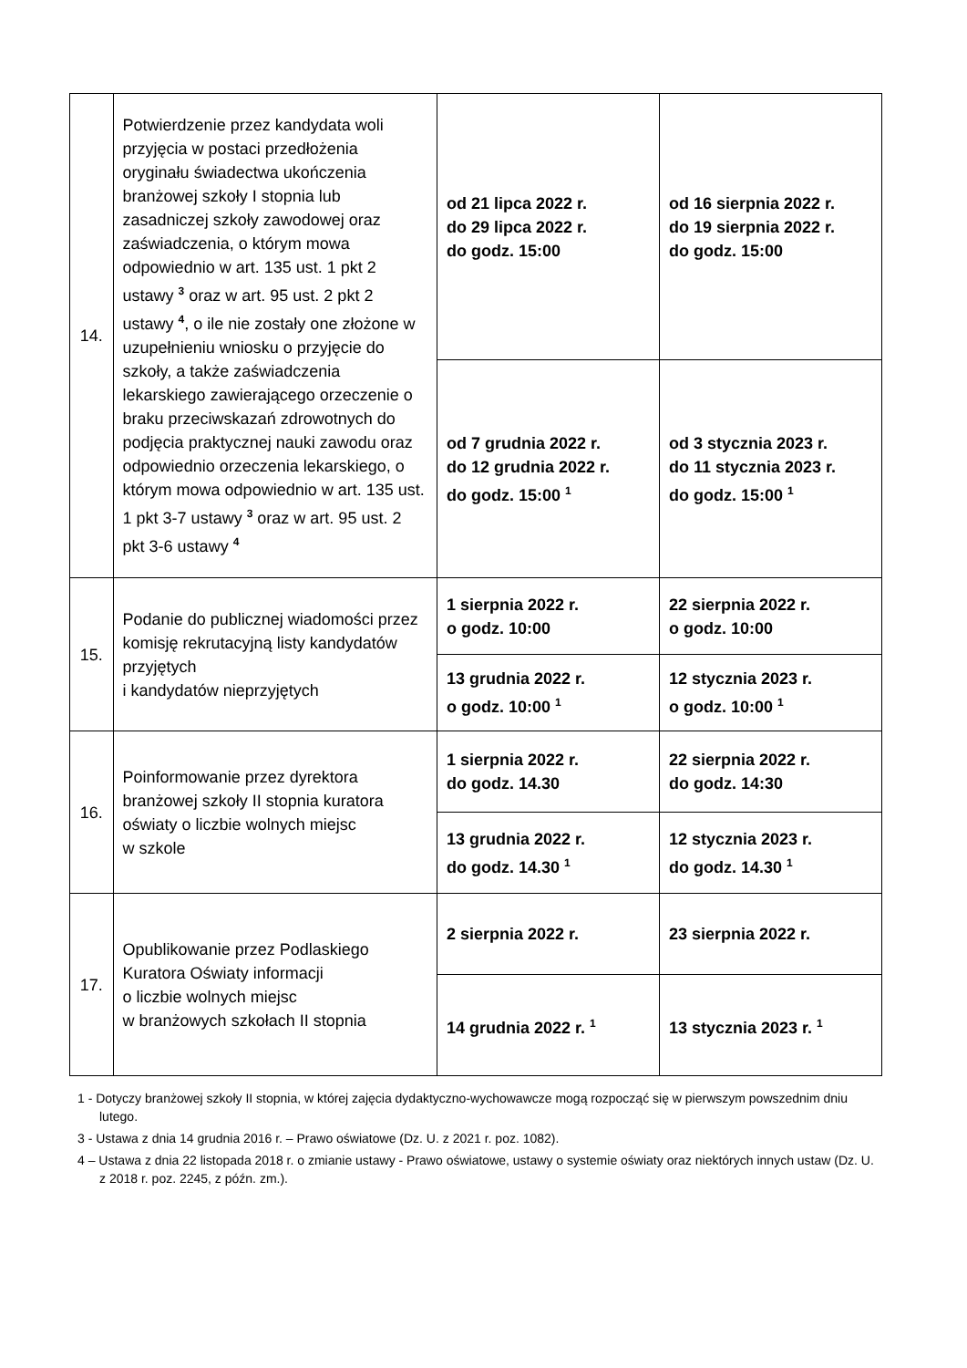| 14. | Potwierdzenie przez kandydata woli przyjęcia w postaci przedłożenia oryginału świadectwa ukończenia branżowej szkoły I stopnia lub zasadniczej szkoły zawodowej oraz zaświadczenia, o którym mowa odpowiednio w art. 135 ust. 1 pkt 2 ustawy <sup>3</sup> oraz w art. 95 ust. 2 pkt 2 ustawy <sup>4</sup>, o ile nie zostały one złożone w uzupełnieniu wniosku o przyjęcie do szkoły, a także zaświadczenia lekarskiego zawierającego orzeczenie o braku przeciwskazań zdrowotnych do podjęcia praktycznej nauki zawodu oraz odpowiednio orzeczenia lekarskiego, o którym mowa odpowiednio w art. 135 ust. 1 pkt 3-7 ustawy <sup>3</sup> oraz w art. 95 ust. 2 pkt 3-6 ustawy <sup>4</sup> | od 21 lipca 2022 r. do 29 lipca 2022 r. do godz. 15:00 | od 16 sierpnia 2022 r. do 19 sierpnia 2022 r. do godz. 15:00 |
| | | od 7 grudnia 2022 r. do 12 grudnia 2022 r. do godz. 15:00 <sup>1</sup> | od 3 stycznia 2023 r. do 11 stycznia 2023 r. do godz. 15:00 <sup>1</sup> |
| 15. | Podanie do publicznej wiadomości przez komisję rekrutacyjną listy kandydatów przyjętych i kandydatów nieprzyjętych | 1 sierpnia 2022 r. o godz. 10:00 | 22 sierpnia 2022 r. o godz. 10:00 |
| | | 13 grudnia 2022 r. o godz. 10:00 <sup>1</sup> | 12 stycznia 2023 r. o godz. 10:00 <sup>1</sup> |
| 16. | Poinformowanie przez dyrektora branżowej szkoły II stopnia kuratora oświaty o liczbie wolnych miejsc w szkole | 1 sierpnia 2022 r. do godz. 14.30 | 22 sierpnia 2022 r. do godz. 14:30 |
| | | 13 grudnia 2022 r. do godz. 14.30 <sup>1</sup> | 12 stycznia 2023 r. do godz. 14.30 <sup>1</sup> |
| 17. | Opublikowanie przez Podlaskiego Kuratora Oświaty informacji o liczbie wolnych miejsc w branżowych szkołach II stopnia | 2 sierpnia 2022 r. | 23 sierpnia 2022 r. |
| | | 14 grudnia 2022 r. <sup>1</sup> | 13 stycznia 2023 r. <sup>1</sup> |
1 - Dotyczy branżowej szkoły II stopnia, w której zajęcia dydaktyczno-wychowawcze mogą rozpocząć się w pierwszym powszednim dniu lutego.
3 - Ustawa z dnia 14 grudnia 2016 r. – Prawo oświatowe (Dz. U. z 2021 r. poz. 1082).
4 – Ustawa z dnia 22 listopada 2018 r. o zmianie ustawy - Prawo oświatowe, ustawy o systemie oświaty oraz niektórych innych ustaw (Dz. U. z 2018 r. poz. 2245, z późn. zm.).